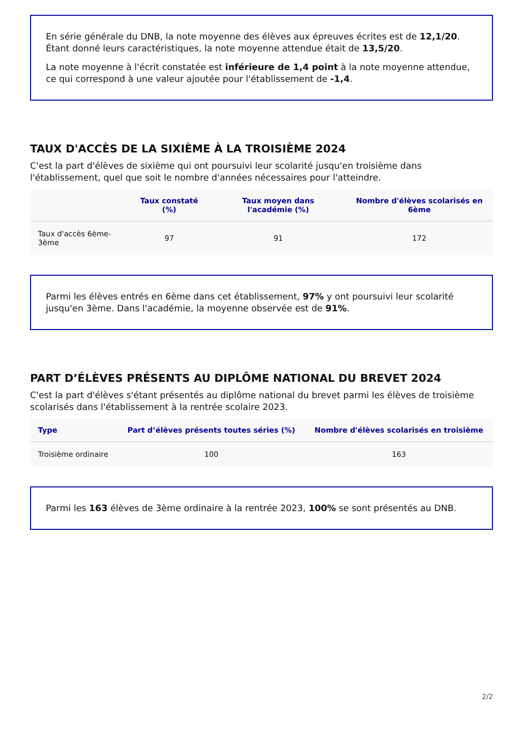En série générale du DNB, la note moyenne des élèves aux épreuves écrites est de 12,1/20. Étant donné leurs caractéristiques, la note moyenne attendue était de 13,5/20.
La note moyenne à l'écrit constatée est inférieure de 1,4 point à la note moyenne attendue, ce qui correspond à une valeur ajoutée pour l'établissement de -1,4.
TAUX D'ACCÈS DE LA SIXIÈME À LA TROISIÈME 2024
C'est la part d'élèves de sixième qui ont poursuivi leur scolarité jusqu'en troisième dans l'établissement, quel que soit le nombre d'années nécessaires pour l'atteindre.
| | Taux constaté (%) | Taux moyen dans l'académie (%) | Nombre d'élèves scolarisés en 6ème |
| --- | --- | --- | --- |
| Taux d'accès 6ème-3ème | 97 | 91 | 172 |
Parmi les élèves entrés en 6ème dans cet établissement, 97% y ont poursuivi leur scolarité jusqu'en 3ème. Dans l'académie, la moyenne observée est de 91%.
PART D’ÉLÈVES PRÉSENTS AU DIPLÔME NATIONAL DU BREVET 2024
C'est la part d'élèves s'étant présentés au diplôme national du brevet parmi les élèves de troisième scolarisés dans l'établissement à la rentrée scolaire 2023.
| Type | Part d’élèves présents toutes séries (%) | Nombre d'élèves scolarisés en troisième |
| --- | --- | --- |
| Troisième ordinaire | 100 | 163 |
Parmi les 163 élèves de 3ème ordinaire à la rentrée 2023, 100% se sont présentés au DNB.
2/2